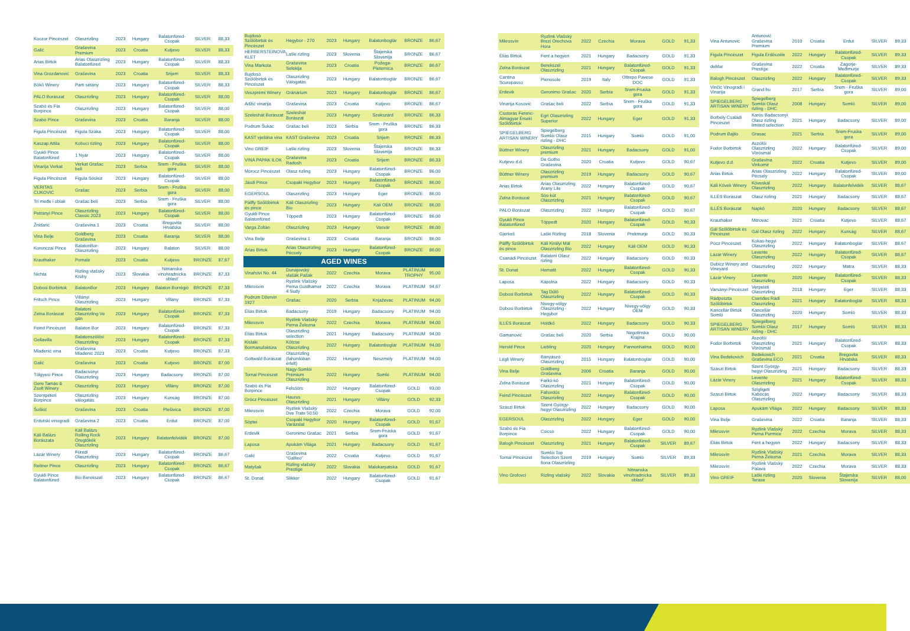| Koczor Pincészet | Olaszrizling | 2023 | Hungary | Balatonfüred-Csopak | SILVER | 88,33 |
| Galić | Graševina Premium | 2023 | Croatia | Kutjevo | SILVER | 88,33 |
| Arias Birtok | Arias Olaszrizling Balatonfüred | 2023 | Hungary | Balatonfüred-Csopak | SILVER | 88,33 |
| Vina Grozdanović | Graševina | 2023 | Croatia | Srijem | SILVER | 88,33 |
| Bökő Winery | Parti sétány | 2023 | Hungary | Balatonfüred-Csopak | SILVER | 88,33 |
| PALO Borászat | Olaszrizling | 2023 | Hungary | Balatonfüred-Csopak | SILVER | 88,00 |
| Szabó és Fia Borpince | Olaszrizling | 2023 | Hungary | Balatonfüred-Csopak | SILVER | 88,00 |
| Szabó Pince | Graševina | 2023 | Croatia | Baranja | SILVER | 88,00 |
| Figula Pincészet | Figula Száka | 2023 | Hungary | Balatonfüred-Csopak | SILVER | 88,00 |
| Kaszap Attila | Kobuci rizling | 2023 | Hungary | Balatonfüred-Csopak | SILVER | 88,00 |
| Gyukli Pince Balatonfüred | 1 Nyár | 2023 | Hungary | Balatonfüred-Csopak | SILVER | 88,00 |
| Vinarija Verkat | Verkat Grašac beli | 2023 | Serbia | Srem - Fruška gora | SILVER | 88,00 |
| Figula Pincészet | Figula Sóskút | 2023 | Hungary | Balatonfüred-Csopak | SILVER | 88,00 |
| VERITAS ĆUKOVIĆ | Grašac | 2023 | Serbia | Srem - Fruška gora | SILVER | 88,00 |
| Tri međe i oblak | Grašac beli | 2023 | Serbia | Srem - Fruška gora | SILVER | 88,00 |
| Petrányi Pince | Olaszrizling Classic 2023 | 2023 | Hungary | Balatonfüred-Csopak | SILVER | 88,00 |
| Žnidarić | Graševina 1 | 2023 | Croatia | Bregovita Hrvatska | SILVER | 88,00 |
| Vina Belje | Goldberg Graševina | 2023 | Croatia | Baranja | SILVER | 88,00 |
| Koronczai Pince | BalatonBor-Olaszrizling | 2023 | Hungary | Balaton | SILVER | 88,00 |
| Krauthaker | Pomale | 2023 | Croatia | Kutjevo | BRONZE | 87,67 |
| Nichta | Rizling vlašský Kruhy | 2023 | Slovakia | Nitrianska vinohradnícka oblasť | BRONZE | 87,33 |
| Dobosi Borbirtok | BalatonBor | 2023 | Hungary | Balaton Borrégió | BRONZE | 87,33 |
| Fritsch Pince | Villányi Olaszrizling | 2023 | Hungary | Villány | BRONZE | 87,33 |
| Zelna Borászat | Balatoni Olaszrizling Ve gán | 2023 | Hungary | Balatonfüred-Csopak | BRONZE | 87,33 |
| Feind Pincészet | Balaton Bor | 2023 | Hungary | Balatonfüred-Csopak | BRONZE | 87,33 |
| Gellavilla | Balatonszőlősi Olaszrizling | 2023 | Hungary | Balatonfüred-Csopak | BRONZE | 87,33 |
| Mladenić vina | Graševina Mladenić 2023 | 2023 | Croatia | Kutjevo | BRONZE | 87,33 |
| Galić | Graševina | 2023 | Croatia | Kutjevo | BRONZE | 87,00 |
| Tölgyesi Pince | Badacsonyi Olaszrizling | 2023 | Hungary | Badacsony | BRONZE | 87,00 |
| Gere Tamás & Zsolt Winery | Olaszrizling | 2023 | Hungary | Villány | BRONZE | 87,00 |
| Szentpéteri Borpince | Olaszrizling válogatás | 2023 | Hungary | Kunság | BRONZE | 87,00 |
| Šoškić | Graševina | 2023 | Croatia | Plešivica | BRONZE | 87,00 |
| Erdutski vinogradi | Graševina 2 | 2023 | Croatia | Erdut | BRONZE | 87,00 |
| Káli Balázs Borászata | Káli Balázs Rolling Rock Öregtőkék Olaszrizling | 2023 | Hungary | Balatonfelvidék | BRONZE | 87,00 |
| Lázár Winery | Füredi Olaszrizling | 2023 | Hungary | Balatonfüred-Csopak | BRONZE | 86,67 |
| Reitner Pince | Olaszrizling | 2023 | Hungary | Balatonfüred-Csopak | BRONZE | 86,67 |
| Gyukli Pince Balatonfüred | Bio Berekszél | 2023 | Hungary | Balatonfüred-Csopak | BRONZE | 86,67 |
| Bujdosó Szőlőbirtok és Pincészet | Hegybor - 270 | 2023 | Hungary | Balatonboglár | BRONZE | 86,67 |
| HERBERSTEINOVA KLET | Laški rizling | 2023 | Slovenia | Štajerska Slovenija | BRONZE | 86,67 |
| Vina Markota | Graševina Selekija | 2023 | Croatia | Požega-Pleternica | BRONZE | 86,67 |
| Bujdosó Szőlőbirtok és Pincészet | Olaszrizling Válogatás | 2023 | Hungary | Balatonboglár | BRONZE | 86,67 |
| Veszprémi Winery | Gránárium | 2023 | Hungary | Balatonboglár | BRONZE | 86,67 |
| Adžić vinarija | Graševina | 2023 | Croatia | Kutjevo | BRONZE | 86,67 |
| Szeleshát Borászat | Szeleshát Borászat | 2023 | Hungary | Szekszárd | BRONZE | 86,33 |
| Podrum Šukac | Grašac beli | 2023 | Serbia | Srem - Fruška gora | BRONZE | 86,33 |
| KAST vještina vina | KAST Graševina | 2023 | Croatia | Srijem | BRONZE | 86,33 |
| Vino GREIF | Laški rizling | 2023 | Slovenia | Štajerska Slovenija | BRONZE | 86,33 |
| VINA PAPAK ILOK | Graševina Radosh | 2023 | Croatia | Srijem | BRONZE | 86,33 |
| Mórocz Pincészet | Olasz rizling | 2023 | Hungary | Balatonfüred-Csopak | BRONZE | 86,00 |
| Jásdi Pince | Csopaki Hegybor | 2023 | Hungary | Balatonfüred-Csopak | BRONZE | 86,00 |
| EGERSOUL | Olaszrizling | 2023 | Hungary | Eger | BRONZE | 86,00 |
| Pálffy Szőlőbirtok és pince | Káli Olaszrizling Bio | 2023 | Hungary | Káli OEM | BRONZE | 86,00 |
| Gyukli Pince Balatonfüred | Töppedt | 2023 | Hungary | Balatonfüred-Csopak | BRONZE | 86,00 |
| Varga Zoltán | Olaszrizling | 2023 | Hungary | Vasvár | BRONZE | 86,00 |
| Vina Belje | Graševina 1 | 2023 | Croatia | Baranja | BRONZE | 86,00 |
| Arias Birtok | Arias Olaszrizling Pécsely | 2023 | Hungary | Balatonfüred-Csopak | BRONZE | 86,00 |
| AGED WINES | | | | | | |
| Vinařství No. 44 | Dunajovský vlašák Pašák | 2022 | Czechia | Morava | PLATINUM TROPHY | 95,00 |
| Mikrosvín | Ryzlink Vlašský Perna Goldhamer 4 Sudy | 2022 | Czechia | Morava | PLATINUM | 94,67 |
| Podrum Džervin 1927 | Grašac | 2020 | Serbia | Knjaževac | PLATINUM | 94,00 |
| Éliás Birtok | Badacsony | 2019 | Hungary | Badacsony | PLATINUM | 94,00 |
| Mikrosvín | Ryzlink Vlašský Perna Železna | 2022 | Czechia | Morava | PLATINUM | 94,00 |
| Éliás Birtok | Olaszrizling selection | 2021 | Hungary | Badacsony | PLATINUM | 94,00 |
| Kislaki Bormanufaktúra | Kötcse Olaszrizling | 2022 | Hungary | Balatonboglár | PLATINUM | 94,00 |
| Gottwald Borászat | Olaszrizling (fahordóban érlelt) | 2022 | Hungary | Neszmély | PLATINUM | 94,00 |
| Tornai Pincészet | Nagy-Somlói Prémium Olaszrizling | 2022 | Hungary | Somló | PLATINUM | 94,00 |
| Szabó és Fia Borpince | Felsőörs | 2022 | Hungary | Balatonfüred-Csopak | GOLD | 93,00 |
| Grócz Pincészet | Haurus Olaszrizling | 2021 | Hungary | Villány | GOLD | 92,33 |
| Mikrosvín | Ryzlink Vlašský Dve Trate 50:50 | 2022 | Czechia | Morava | GOLD | 92,00 |
| Söptei | Csopaki Hegybor Varázslat | 2020 | Hungary | Balatonfüred-Csopak | GOLD | 91,67 |
| Erdevik | Geronimo Grašac | 2021 | Serbia | Srem-Fruska gora | GOLD | 91,67 |
| Laposa | Apukám Világa | 2021 | Hungary | Badacsony | GOLD | 91,67 |
| Galić | Graševina “Galileo” | 2022 | Croatia | Kutjevo | GOLD | 91,67 |
| Matyšak | Rizling vlašský Prestige | 2022 | Slovakia | Malokarpatska | GOLD | 91,67 |
| St. Donat | Slikker | 2022 | Hungary | Balatonfüred-Csopak | GOLD | 91,67 |
| Mikrosvín | Ryzlink Vlašský Brezi Orechova Hora | 2022 | Czechia | Morava | GOLD | 91,33 |
| Éliás Birtok | Fent a hegyen | 2021 | Hungary | Badacsony | GOLD | 91,33 |
| Zelna Borászat | Berekszél Olaszrizling | 2021 | Hungary | Balatonfüred-Csopak | GOLD | 91,33 |
| Cantina Scuropasso | Pienosole | 2019 | Italy | Oltrepo Pavese DOC | GOLD | 91,33 |
| Erdevik | Geronimo Grašac | 2020 | Serbia | Srem-Fruska gora | GOLD | 91,33 |
| Vinarija Kosović | Grašac beli | 2022 | Serbia | Srem - Fruška gora | GOLD | 91,33 |
| Csutorás Ferenc-Almagyar Érseki Szőlőbirtok | Egri Olaszrizling Superior | 2022 | Hungary | Eger | GOLD | 91,33 |
| SPIEGELBERG ARTISAN WINERY | Spiegelberg Somlói Olasz rizling - DHC | 2015 | Hungary | Somló | GOLD | 91,00 |
| Büttner Winery | Olaszrizling premium | 2021 | Hungary | Badacsony | GOLD | 91,00 |
| Kutjevo d.d. | De Gotho Graševina | 2020 | Croatia | Kutjevo | GOLD | 90,67 |
| Büttner Winery | Olaszrizling premium | 2019 | Hungary | Badacsony | GOLD | 90,67 |
| Arias Birtok | Arias Olaszrizling Arany Lile | 2022 | Hungary | Balatonfüred-Csopak | GOLD | 90,67 |
| Zelna Borászat | Sós-kút Olaszrizling | 2021 | Hungary | Balatonfüred-Csopak | GOLD | 90,67 |
| PALO Borászat | Olaszrizling | 2022 | Hungary | Balatonfüred-Csopak | GOLD | 90,67 |
| Gyukli Pince Balatonfüred | Töppedt | 2020 | Hungary | Balatonfüred-Csopak | GOLD | 90,33 |
| Gjerkeš | Laški Rizling | 2018 | Slovenia | Prekmurje | GOLD | 90,33 |
| Pálffy Szőlőbirtok és pince | Káli Királyi Mál Olaszrizling Bio | 2022 | Hungary | Káli OEM | GOLD | 90,33 |
| Csanádi Pincészet | Balatoni Olasz rizling | 2022 | Hungary | Badacsony | GOLD | 90,33 |
| St. Donat | Hematit | 2022 | Hungary | Balatonfüred-Csopak | GOLD | 90,33 |
| Laposa | Kápolna | 2022 | Hungary | Badacsony | GOLD | 90,33 |
| Dobosi Borbirtok | Tag Dűlő Olaszrizling | 2022 | Hungary | Balatonfüred-Csopak | GOLD | 90,33 |
| Dobosi Borbirtok | Nivegy-völgy Olaszrizling - Hegybor | 2022 | Hungary | Nivegy-völgy OEM | GOLD | 90,33 |
| ILLÉS Borászat | Holdkő | 2022 | Hungary | Badacsony | GOLD | 90,33 |
| Gamanović | Grašac beli | 2020 | Serbia | Negotinska Krajina | GOLD | 90,00 |
| Herold Pince | Liebling | 2020 | Hungary | Pannonhalma | GOLD | 90,00 |
| Légli Winery | Bányászó Olaszrizling | 2015 | Hungary | Balatonboglár | GOLD | 90,00 |
| Vina Belje | Goldberg Graševina | 2006 | Croatia | Baranja | GOLD | 90,00 |
| Zelna Borászat | Farkó-kő Olaszrizling | 2021 | Hungary | Balatonfüred-Csopak | GOLD | 90,00 |
| Feind Pincészet | Fahordós Olaszrizling | 2022 | Hungary | Balatonfüred-Csopak | GOLD | 90,00 |
| Szászi Birtok | Szent György-hegyi Olaszrizling | 2022 | Hungary | Badacsony | GOLD | 90,00 |
| EGERSOUL | Olaszrizling | 2022 | Hungary | Eger | GOLD | 90,00 |
| Szabó és Fia Borpince | Csicsó | 2022 | Hungary | Balatonfüred-Csopak | GOLD | 90,00 |
| Balogh Pincészet | Olaszrizling | 2021 | Hungary | Balatonfüred-Csopak | SILVER | 89,67 |
| Tornai Pincészet | Somlói Top Selection Szent Ilona Olaszrizling | 2019 | Hungary | Somló | SILVER | 89,33 |
| Vino Grofovci | Rizling vlašský | 2022 | Slovakia | Nitrianska vinohradnícka oblasť | SILVER | 89,33 |
| Vina Antunović | Antunović Graševina Premium | 2010 | Croatia | Erdut | SILVER | 89,33 |
| Figula Pincészet | Figula Erdőszéle | 2022 | Hungary | Balatonfüred-Csopak | SILVER | 89,33 |
| deMar | Graševina Prestige | 2022 | Croatia | Zagorje-Međimurje | SILVER | 89,33 |
| Balogh Pincészet | Olaszrizling | 2022 | Hungary | Balatonfüred-Csopak | SILVER | 89,33 |
| Vinčić Vinogradi i Vinarija | Grand fru | 2017 | Serbia | Srem - Fruška gora | SILVER | 89,00 |
| SPIEGELBERG ARTISAN WINERY | Spiegelberg Somlói Olasz rizling - DHC | 2008 | Hungary | Somló | SILVER | 89,00 |
| Borbély Családi Pincészet | Karós Badacsonyi Olasz rizling limited selection | 2021 | Hungary | Badacsony | SILVER | 89,00 |
| Podrum Bajilo | Grasac | 2021 | Serbia | Srem-Fruska gora | SILVER | 89,00 |
| Fodor Borbirtok | Aszófői Olaszrizling Vörösmál | 2022 | Hungary | Balatonfüred-Csopak | SILVER | 89,00 |
| Kutjevo d.d. | Graševina Vinkomir | 2022 | Croatia | Kutjevo | SILVER | 89,00 |
| Arias Birtok | Arias Olaszrizling Pécsely | 2022 | Hungary | Balatonfüred-Csopak | SILVER | 89,00 |
| Káli Kövek Winery | Köveskál Olaszrizling | 2022 | Hungary | Balatonfelvidék | SILVER | 88,67 |
| ILLÉS Borászat | Olasz rizling | 2021 | Hungary | Badacsony | SILVER | 88,67 |
| ILLÉS Borászat | Napkő | 2020 | Hungary | Badacsony | SILVER | 88,67 |
| Krauthaker | Mitrovac | 2021 | Croatia | Kutjevo | SILVER | 88,67 |
| Gál Szőlőbirtok és Pincészet | Gál Olasz rizling | 2022 | Hungary | Kunság | SILVER | 88,67 |
| Pócz Pincészet | Kokas-hegyi Olaszrizling | 2022 | Hungary | Balatonboglár | SILVER | 88,67 |
| Lázár Winery | Levente Olaszrizling | 2022 | Hungary | Balatonfüred-Csopak | SILVER | 88,67 |
| Dubicz Winery and Vineyard | Olaszrizling | 2022 | Hungary | Mátra | SILVER | 88,33 |
| Lázár Vinery | Levente Olaszrizling | 2020 | Hungary | Balatonfüred-Csopak | SILVER | 88,33 |
| Varsányi Pincészet | Verpeléti Olaszrizling | 2018 | Hungary | Eger | SILVER | 88,33 |
| Rádpuszta Szőlőbirtok | Csendes Rádi Olaszrizling | 2021 | Hungary | Balatonboglár | SILVER | 88,33 |
| Kancellár Birtok Somló | Kancellár Olaszrizling | 2020 | Hungary | Somló | SILVER | 88,33 |
| SPIEGELBERG ARTISAN WINERY | Spiegelberg Somlói Olasz rizling - DHC | 2017 | Hungary | Somló | SILVER | 88,33 |
| Fodor Borbirtok | Aszófői Olaszrizling Vörösmál | 2021 | Hungary | Balatonfüred-Csopak | SILVER | 88,33 |
| Vina Bedekovich | Bedekovich Graševina ECO | 2021 | Croatia | Bregovita Hrvatska | SILVER | 88,33 |
| Szászi Birtok | Szent György-hegyi Olaszrizling | 2021 | Hungary | Badacsony | SILVER | 88,33 |
| Lázár Vinery | Levente Olaszrizling | 2021 | Hungary | Balatonfüred-Csopak | SILVER | 88,33 |
| Szászi Birtok | Szigligeti Kabócás Olaszrizling | 2022 | Hungary | Badacsony | SILVER | 88,33 |
| Laposa | Apukám Világa | 2022 | Hungary | Badacsony | SILVER | 88,33 |
| Vina Belje | Graševina | 2022 | Croatia | Baranja | SILVER | 88,33 |
| Mikrosvín | Ryzlink Vlašský Perna Purmice | 2022 | Czechia | Morava | SILVER | 88,33 |
| Éliás Birtok | Fent a hegyen | 2022 | Hungary | Badacsony | SILVER | 88,33 |
| Mikrosvín | Ryzlink Vlašský Perna Železna | 2021 | Czechia | Morava | SILVER | 88,33 |
| Mikrosvín | Ryzlink Vlašský Palava | 2022 | Czechia | Morava | SILVER | 88,33 |
| Vino GREIF | Laški rizling Terase | 2020 | Slovenia | Štajerska Slovenija | SILVER | 88,00 |